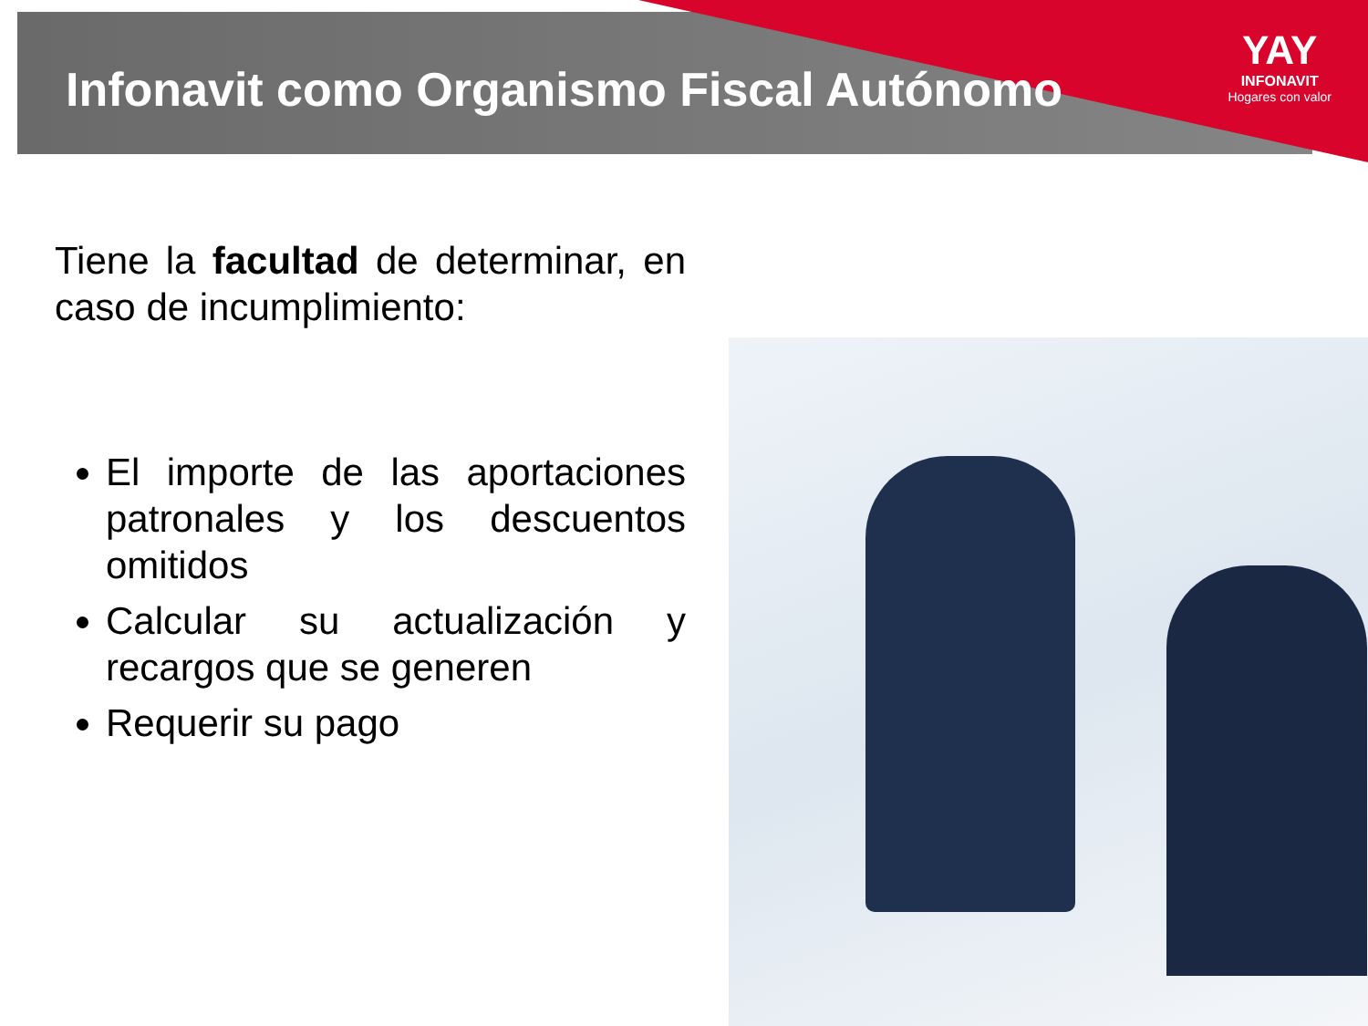Infonavit como Organismo Fiscal Autónomo
YAY
INFONAVIT
Hogares con valor
Tiene la facultad de determinar, en caso de incumplimiento:
El importe de las aportaciones patronales y los descuentos omitidos
Calcular su actualización y recargos que se generen
Requerir su pago